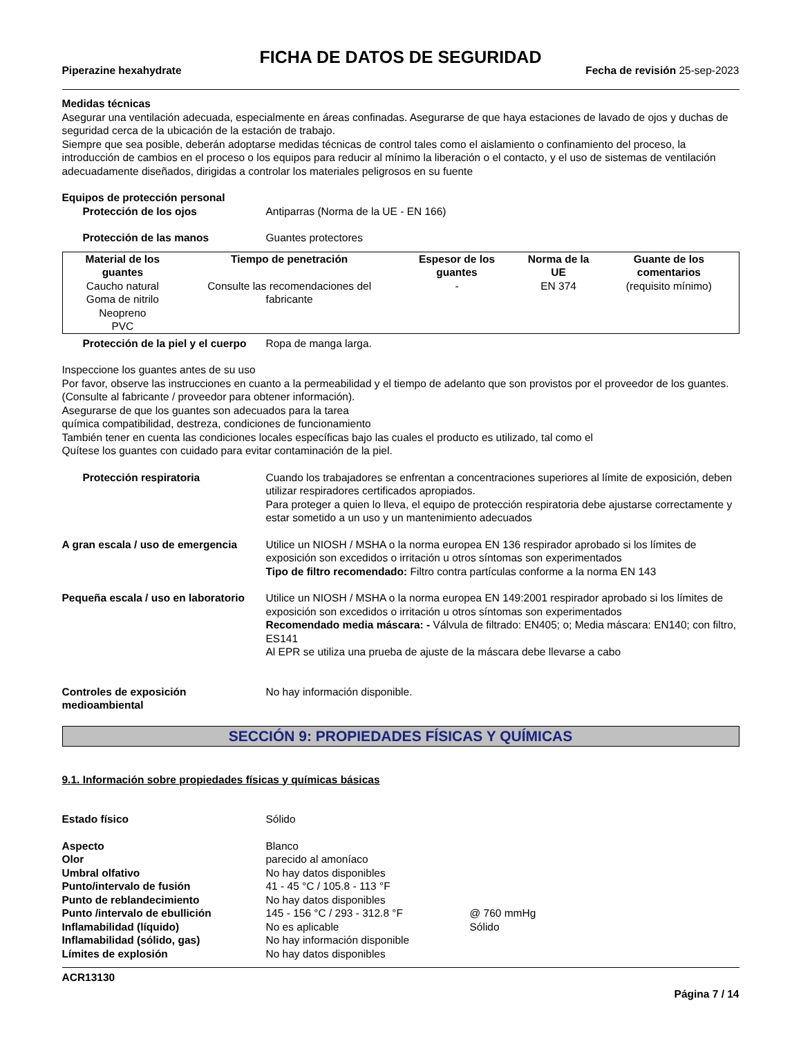FICHA DE DATOS DE SEGURIDAD
Piperazine hexahydrate Fecha de revisión 25-sep-2023
Medidas técnicas
Asegurar una ventilación adecuada, especialmente en áreas confinadas. Asegurarse de que haya estaciones de lavado de ojos y duchas de seguridad cerca de la ubicación de la estación de trabajo.
Siempre que sea posible, deberán adoptarse medidas técnicas de control tales como el aislamiento o confinamiento del proceso, la introducción de cambios en el proceso o los equipos para reducir al mínimo la liberación o el contacto, y el uso de sistemas de ventilación adecuadamente diseñados, dirigidas a controlar los materiales peligrosos en su fuente
Equipos de protección personal
Protección de los ojos Antiparras (Norma de la UE - EN 166)
Protección de las manos Guantes protectores
| Material de los guantes | Tiempo de penetración | Espesor de los guantes | Norma de la UE | Guante de los comentarios |
| --- | --- | --- | --- | --- |
| Caucho natural Goma de nitrilo Neopreno PVC | Consulte las recomendaciones del fabricante | - | EN 374 | (requisito mínimo) |
Protección de la piel y el cuerpo Ropa de manga larga.
Inspeccione los guantes antes de su uso
Por favor, observe las instrucciones en cuanto a la permeabilidad y el tiempo de adelanto que son provistos por el proveedor de los guantes. (Consulte al fabricante / proveedor para obtener información).
Asegurarse de que los guantes son adecuados para la tarea
química compatibilidad, destreza, condiciones de funcionamiento
También tener en cuenta las condiciones locales específicas bajo las cuales el producto es utilizado, tal como el
Quítese los guantes con cuidado para evitar contaminación de la piel.
Protección respiratoria Cuando los trabajadores se enfrentan a concentraciones superiores al límite de exposición, deben utilizar respiradores certificados apropiados.
Para proteger a quien lo lleva, el equipo de protección respiratoria debe ajustarse correctamente y estar sometido a un uso y un mantenimiento adecuados
A gran escala / uso de emergencia Utilice un NIOSH / MSHA o la norma europea EN 136 respirador aprobado si los límites de exposición son excedidos o irritación u otros síntomas son experimentados
Tipo de filtro recomendado: Filtro contra partículas conforme a la norma EN 143
Pequeña escala / uso en laboratorio Utilice un NIOSH / MSHA o la norma europea EN 149:2001 respirador aprobado si los límites de exposición son excedidos o irritación u otros síntomas son experimentados
Recomendado media máscara: - Válvula de filtrado: EN405; o; Media máscara: EN140; con filtro, ES141
Al EPR se utiliza una prueba de ajuste de la máscara debe llevarse a cabo
Controles de exposición medioambiental No hay información disponible.
SECCIÓN 9: PROPIEDADES FÍSICAS Y QUÍMICAS
9.1. Información sobre propiedades físicas y químicas básicas
Estado físico Sólido
Aspecto Blanco
Olor parecido al amoníaco
Umbral olfativo No hay datos disponibles
Punto/intervalo de fusión 41 - 45 °C / 105.8 - 113 °F
Punto de reblandecimiento No hay datos disponibles
Punto /intervalo de ebullición 145 - 156 °C / 293 - 312.8 °F @ 760 mmHg
Inflamabilidad (líquido) No es aplicable Sólido
Inflamabilidad (sólido, gas) No hay información disponible
Límites de explosión No hay datos disponibles
ACR13130
Página 7 / 14